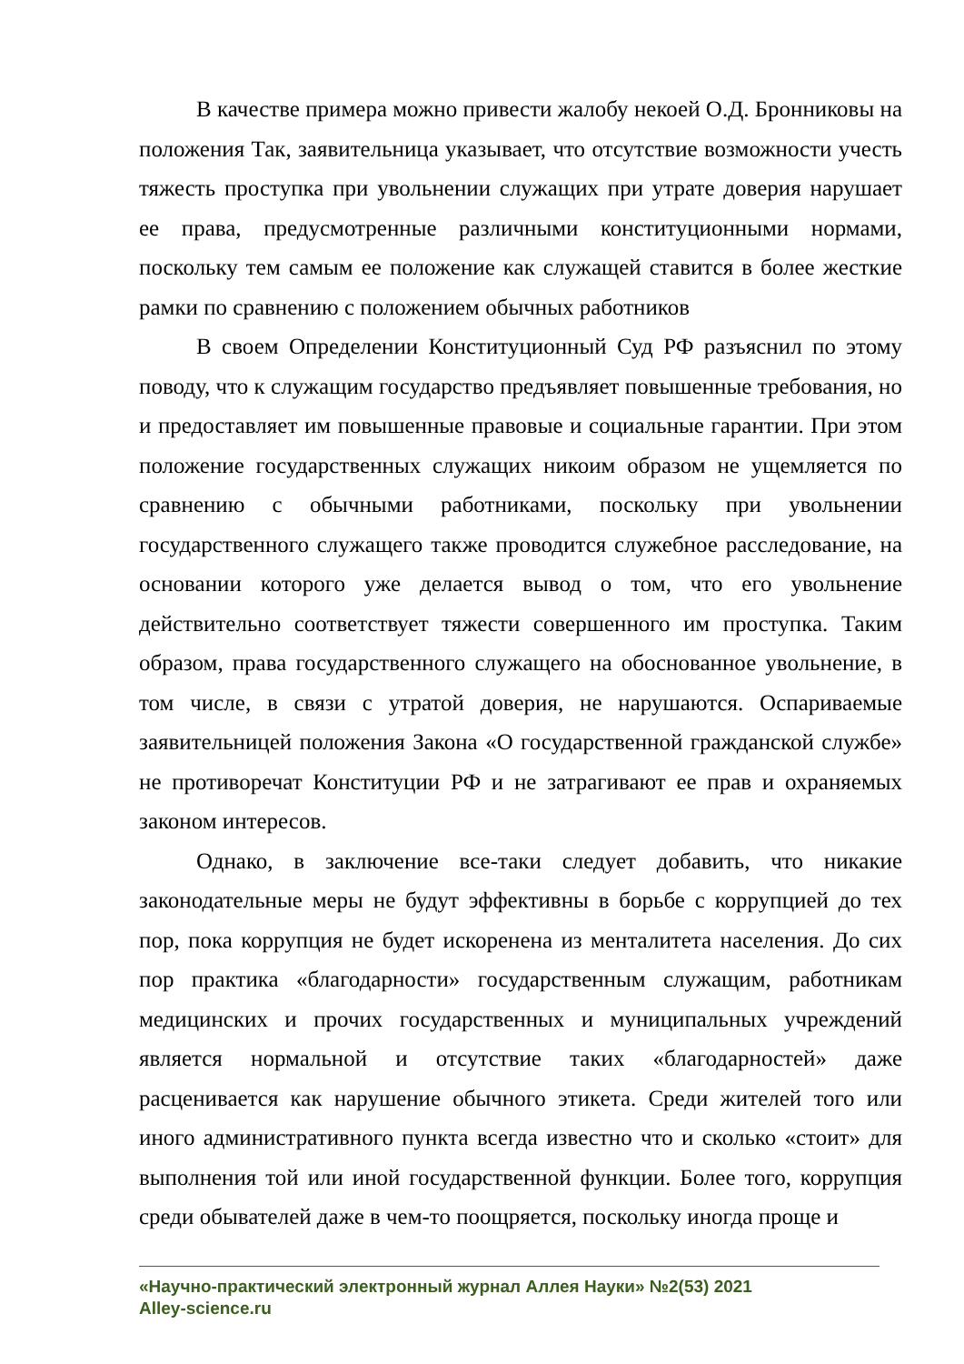В качестве примера можно привести жалобу некоей О.Д. Бронниковы на положения Так, заявительница указывает, что отсутствие возможности учесть тяжесть проступка при увольнении служащих при утрате доверия нарушает ее права, предусмотренные различными конституционными нормами, поскольку тем самым ее положение как служащей ставится в более жесткие рамки по сравнению с положением обычных работников
В своем Определении Конституционный Суд РФ разъяснил по этому поводу, что к служащим государство предъявляет повышенные требования, но и предоставляет им повышенные правовые и социальные гарантии. При этом положение государственных служащих никоим образом не ущемляется по сравнению с обычными работниками, поскольку при увольнении государственного служащего также проводится служебное расследование, на основании которого уже делается вывод о том, что его увольнение действительно соответствует тяжести совершенного им проступка. Таким образом, права государственного служащего на обоснованное увольнение, в том числе, в связи с утратой доверия, не нарушаются. Оспариваемые заявительницей положения Закона «О государственной гражданской службе» не противоречат Конституции РФ и не затрагивают ее прав и охраняемых законом интересов.
Однако, в заключение все-таки следует добавить, что никакие законодательные меры не будут эффективны в борьбе с коррупцией до тех пор, пока коррупция не будет искоренена из менталитета населения. До сих пор практика «благодарности» государственным служащим, работникам медицинских и прочих государственных и муниципальных учреждений является нормальной и отсутствие таких «благодарностей» даже расценивается как нарушение обычного этикета. Среди жителей того или иного административного пункта всегда известно что и сколько «стоит» для выполнения той или иной государственной функции. Более того, коррупция среди обывателей даже в чем-то поощряется, поскольку иногда проще и
«Научно-практический электронный журнал Аллея Науки» №2(53) 2021
Alley-science.ru